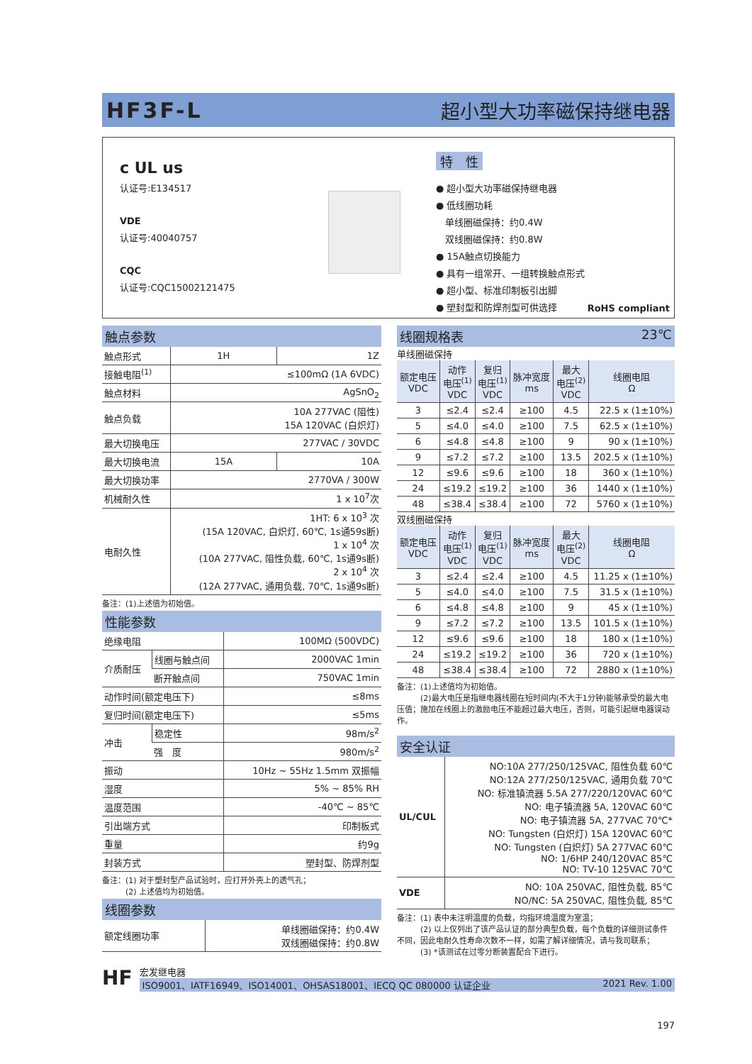HF3F-L 超小型大功率磁保持继电器
c UL us
认证号:E134517
VDE
认证号:40040757
CQC
认证号:CQC15002121475
特　性
● 超小型大功率磁保持继电器
● 低线圈功耗
　单线圈磁保持：约0.4W
　双线圈磁保持：约0.8W
● 15A触点切换能力
● 具有一组常开、一组转换触点形式
● 超小型、标准印制板引出脚
● 塑封型和防焊剂型可供选择
RoHS compliant
触点参数
| 触点形式 | 1H | 1Z |
| 接触电阻<sup>(1)</sup> | ≤100mΩ (1A 6VDC) | |
| 触点材料 | AgSnO<sub>2</sub> | |
| 触点负载 | 10A 277VAC (阻性) 15A 120VAC (白炽灯) | |
| 最大切换电压 | 277VAC / 30VDC | |
| 最大切换电流 | 15A | 10A |
| 最大切换功率 | 2770VA / 300W | |
| 机械耐久性 | 1 x 10<sup>7</sup>次 | |
| 电耐久性 | 1HT: 6 x 10<sup>3</sup> 次 (15A 120VAC, 白炽灯, 60℃, 1s通59s断) 1 x 10<sup>4</sup> 次 (10A 277VAC, 阻性负载, 60℃, 1s通9s断) 2 x 10<sup>4</sup> 次 (12A 277VAC, 通用负载, 70℃, 1s通9s断) | |
备注：(1)上述值为初始值。
性能参数
| 绝缘电阻 | | 100MΩ (500VDC) |
| 介质耐压 | 线圈与触点间 | 2000VAC 1min |
| | 断开触点间 | 750VAC 1min |
| 动作时间(额定电压下) | | ≤8ms |
| 复归时间(额定电压下) | | ≤5ms |
| 冲击 | 稳定性 | 98m/s<sup>2</sup> |
| | 强 度 | 980m/s<sup>2</sup> |
| 振动 | | 10Hz ~ 55Hz 1.5mm 双振幅 |
| 湿度 | | 5% ~ 85% RH |
| 温度范围 | | -40℃ ~ 85℃ |
| 引出端方式 | | 印制板式 |
| 重量 | | 约9g |
| 封装方式 | | 塑封型、防焊剂型 |
备注：(1) 对于塑封型产品试验时，应打开外壳上的透气孔；
　　　(2) 上述值均为初始值。
线圈参数
| 额定线圈功率 | 单线圈磁保持：约0.4W 双线圈磁保持：约0.8W |
线圈规格表 23℃
单线圈磁保持
| 额定电压 VDC | 动作 电压<sup>(1)</sup> VDC | 复归 电压<sup>(1)</sup> VDC | 脉冲宽度 ms | 最大 电压<sup>(2)</sup> VDC | 线圈电阻 Ω |
| --- | --- | --- | --- | --- | --- |
| 3 | ≤2.4 | ≤2.4 | ≥100 | 4.5 | 22.5 x (1±10%) |
| 5 | ≤4.0 | ≤4.0 | ≥100 | 7.5 | 62.5 x (1±10%) |
| 6 | ≤4.8 | ≤4.8 | ≥100 | 9 | 90 x (1±10%) |
| 9 | ≤7.2 | ≤7.2 | ≥100 | 13.5 | 202.5 x (1±10%) |
| 12 | ≤9.6 | ≤9.6 | ≥100 | 18 | 360 x (1±10%) |
| 24 | ≤19.2 | ≤19.2 | ≥100 | 36 | 1440 x (1±10%) |
| 48 | ≤38.4 | ≤38.4 | ≥100 | 72 | 5760 x (1±10%) |
双线圈磁保持
| 额定电压 VDC | 动作 电压<sup>(1)</sup> VDC | 复归 电压<sup>(1)</sup> VDC | 脉冲宽度 ms | 最大 电压<sup>(2)</sup> VDC | 线圈电阻 Ω |
| --- | --- | --- | --- | --- | --- |
| 3 | ≤2.4 | ≤2.4 | ≥100 | 4.5 | 11.25 x (1±10%) |
| 5 | ≤4.0 | ≤4.0 | ≥100 | 7.5 | 31.5 x (1±10%) |
| 6 | ≤4.8 | ≤4.8 | ≥100 | 9 | 45 x (1±10%) |
| 9 | ≤7.2 | ≤7.2 | ≥100 | 13.5 | 101.5 x (1±10%) |
| 12 | ≤9.6 | ≤9.6 | ≥100 | 18 | 180 x (1±10%) |
| 24 | ≤19.2 | ≤19.2 | ≥100 | 36 | 720 x (1±10%) |
| 48 | ≤38.4 | ≤38.4 | ≥100 | 72 | 2880 x (1±10%) |
备注：(1)上述值均为初始值。
　　　(2)最大电压是指继电器线圈在短时间内(不大于1分钟)能够承受的最大电压值；施加在线圈上的激励电压不能超过最大电压，否则，可能引起继电器误动作。
安全认证
| UL/CUL | NO:10A 277/250/125VAC, 阻性负载 60℃ NO:12A 277/250/125VAC, 通用负载 70℃ NO: 标准镇流器 5.5A 277/220/120VAC 60℃ NO: 电子镇流器 5A, 120VAC 60℃ NO: 电子镇流器 5A, 277VAC 70℃* NO: Tungsten (白炽灯) 15A 120VAC 60℃ NO: Tungsten (白炽灯) 5A 277VAC 60℃ NO: 1/6HP 240/120VAC 85℃ NO: TV-10 125VAC 70℃ |
| VDE | NO: 10A 250VAC, 阻性负载, 85℃ NO/NC: 5A 250VAC, 阻性负载, 85℃ |
备注：(1) 表中未注明温度的负载，均指环境温度为室温；
　　　(2) 以上仅列出了该产品认证的部分典型负载，每个负载的详细测试条件不同，因此电耐久性寿命次数不一样，如需了解详细情况，请与我司联系；
　　　(3) *该测试在过零分断装置配合下进行。
HF
宏发继电器
ISO9001、IATF16949、ISO14001、OHSAS18001、IECQ QC 080000 认证企业 2021 Rev. 1.00
197